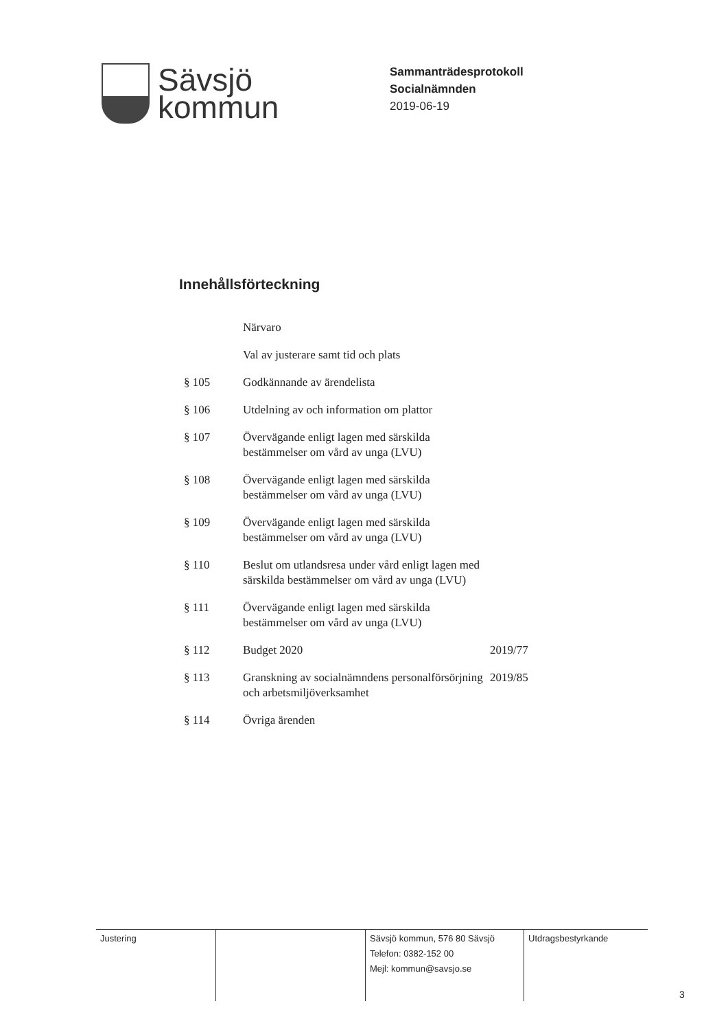Sävsjö
kommun
Sammanträdesprotokoll
Socialnämnden
2019-06-19
Innehållsförteckning
| | Närvaro | |
| | Val av justerare samt tid och plats | |
| § 105 | Godkännande av ärendelista | |
| § 106 | Utdelning av och information om plattor | |
| § 107 | Övervägande enligt lagen med särskilda bestämmelser om vård av unga (LVU) | |
| § 108 | Övervägande enligt lagen med särskilda bestämmelser om vård av unga (LVU) | |
| § 109 | Övervägande enligt lagen med särskilda bestämmelser om vård av unga (LVU) | |
| § 110 | Beslut om utlandsresa under vård enligt lagen med särskilda bestämmelser om vård av unga (LVU) | |
| § 111 | Övervägande enligt lagen med särskilda bestämmelser om vård av unga (LVU) | |
| § 112 | Budget 2020 | 2019/77 |
| § 113 | Granskning av socialnämndens personalförsörjning och arbetsmiljöverksamhet | 2019/85 |
| § 114 | Övriga ärenden | |
Justering Sävsjö kommun, 576 80 Sävsjö
Telefon: 0382-152 00
Mejl: kommun@savsjo.se
Utdragsbestyrkande
3